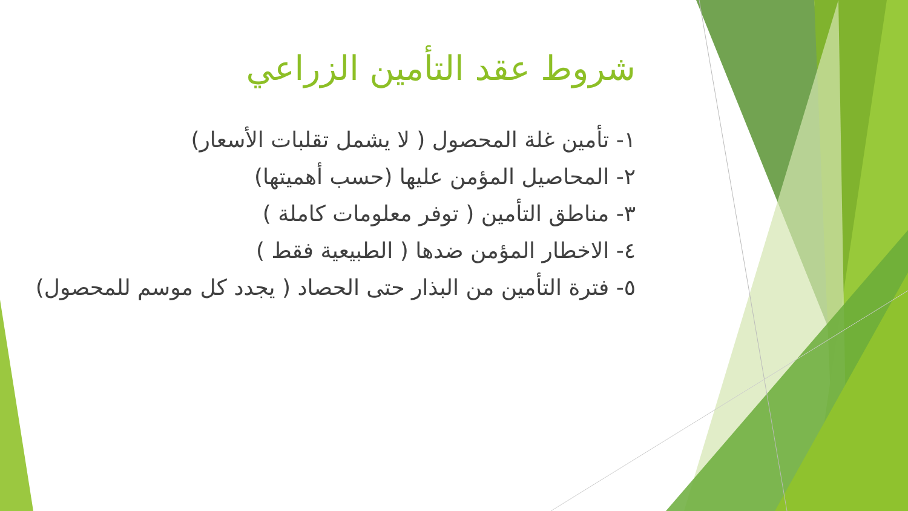شروط عقد التأمين الزراعي
١- تأمين غلة المحصول ( لا يشمل تقلبات الأسعار)
٢- المحاصيل المؤمن عليها (حسب أهميتها)
٣- مناطق التأمين ( توفر معلومات كاملة )
٤- الاخطار المؤمن ضدها ( الطبيعية فقط )
٥- فترة التأمين من البذار حتى الحصاد ( يجدد كل موسم للمحصول)